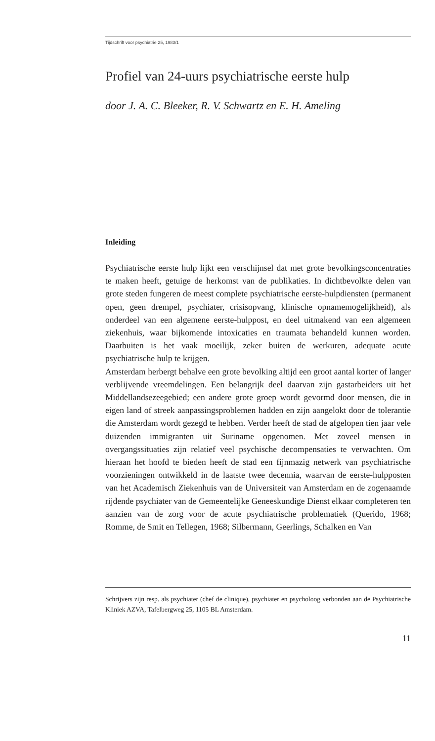Tijdschrift voor psychiatrie 25, 1983/1
Profiel van 24-uurs psychiatrische eerste hulp
door J. A. C. Bleeker, R. V. Schwartz en E. H. Ameling
Inleiding
Psychiatrische eerste hulp lijkt een verschijnsel dat met grote bevolkingsconcentraties te maken heeft, getuige de herkomst van de publikaties. In dichtbevolkte delen van grote steden fungeren de meest complete psychiatrische eerste-hulpdiensten (permanent open, geen drempel, psychiater, crisisopvang, klinische opnamemogelijkheid), als onderdeel van een algemene eerste-hulppost, en deel uitmakend van een algemeen ziekenhuis, waar bijkomende intoxicaties en traumata behandeld kunnen worden. Daarbuiten is het vaak moeilijk, zeker buiten de werkuren, adequate acute psychiatrische hulp te krijgen.
Amsterdam herbergt behalve een grote bevolking altijd een groot aantal korter of langer verblijvende vreemdelingen. Een belangrijk deel daarvan zijn gastarbeiders uit het Middellandsezeegebied; een andere grote groep wordt gevormd door mensen, die in eigen land of streek aanpassingsproblemen hadden en zijn aangelokt door de tolerantie die Amsterdam wordt gezegd te hebben. Verder heeft de stad de afgelopen tien jaar vele duizenden immigranten uit Suriname opgenomen. Met zoveel mensen in overgangssituaties zijn relatief veel psychische decompensaties te verwachten. Om hieraan het hoofd te bieden heeft de stad een fijnmazig netwerk van psychiatrische voorzieningen ontwikkeld in de laatste twee decennia, waarvan de eerste-hulpposten van het Academisch Ziekenhuis van de Universiteit van Amsterdam en de zogenaamde rijdende psychiater van de Gemeentelijke Geneeskundige Dienst elkaar completeren ten aanzien van de zorg voor de acute psychiatrische problematiek (Querido, 1968; Romme, de Smit en Tellegen, 1968; Silbermann, Geerlings, Schalken en Van
Schrijvers zijn resp. als psychiater (chef de clinique), psychiater en psycholoog verbonden aan de Psychiatrische Kliniek AZVA, Tafelbergweg 25, 1105 BL Amsterdam.
11